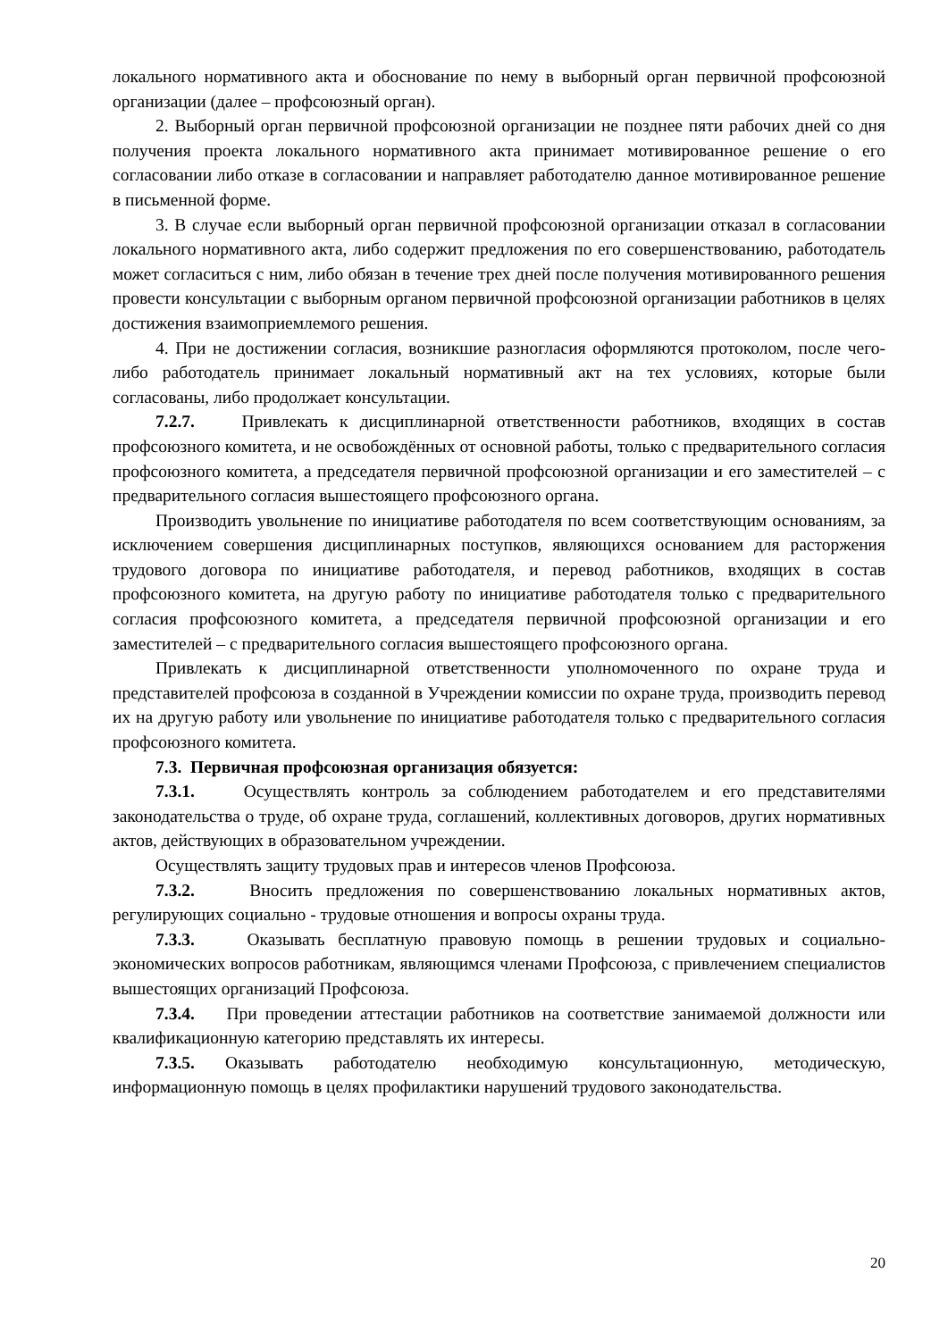локального нормативного акта и обоснование по нему в выборный орган первичной профсоюзной организации (далее – профсоюзный орган).
2. Выборный орган первичной профсоюзной организации не позднее пяти рабочих дней со дня получения проекта локального нормативного акта принимает мотивированное решение о его согласовании либо отказе в согласовании и направляет работодателю данное мотивированное решение в письменной форме.
3. В случае если выборный орган первичной профсоюзной организации отказал в согласовании локального нормативного акта, либо содержит предложения по его совершенствованию, работодатель может согласиться с ним, либо обязан в течение трех дней после получения мотивированного решения провести консультации с выборным органом первичной профсоюзной организации работников в целях достижения взаимоприемлемого решения.
4. При не достижении согласия, возникшие разногласия оформляются протоколом, после чего-либо работодатель принимает локальный нормативный акт на тех условиях, которые были согласованы, либо продолжает консультации.
7.2.7. Привлекать к дисциплинарной ответственности работников, входящих в состав профсоюзного комитета, и не освобождённых от основной работы, только с предварительного согласия профсоюзного комитета, а председателя первичной профсоюзной организации и его заместителей – с предварительного согласия вышестоящего профсоюзного органа.
Производить увольнение по инициативе работодателя по всем соответствующим основаниям, за исключением совершения дисциплинарных поступков, являющихся основанием для расторжения трудового договора по инициативе работодателя, и перевод работников, входящих в состав профсоюзного комитета, на другую работу по инициативе работодателя только с предварительного согласия профсоюзного комитета, а председателя первичной профсоюзной организации и его заместителей – с предварительного согласия вышестоящего профсоюзного органа.
Привлекать к дисциплинарной ответственности уполномоченного по охране труда и представителей профсоюза в созданной в Учреждении комиссии по охране труда, производить перевод их на другую работу или увольнение по инициативе работодателя только с предварительного согласия профсоюзного комитета.
7.3. Первичная профсоюзная организация обязуется:
7.3.1. Осуществлять контроль за соблюдением работодателем и его представителями законодательства о труде, об охране труда, соглашений, коллективных договоров, других нормативных актов, действующих в образовательном учреждении.
Осуществлять защиту трудовых прав и интересов членов Профсоюза.
7.3.2. Вносить предложения по совершенствованию локальных нормативных актов, регулирующих социально - трудовые отношения и вопросы охраны труда.
7.3.3. Оказывать бесплатную правовую помощь в решении трудовых и социально-экономических вопросов работникам, являющимся членами Профсоюза, с привлечением специалистов вышестоящих организаций Профсоюза.
7.3.4. При проведении аттестации работников на соответствие занимаемой должности или квалификационную категорию представлять их интересы.
7.3.5. Оказывать работодателю необходимую консультационную, методическую, информационную помощь в целях профилактики нарушений трудового законодательства.
20